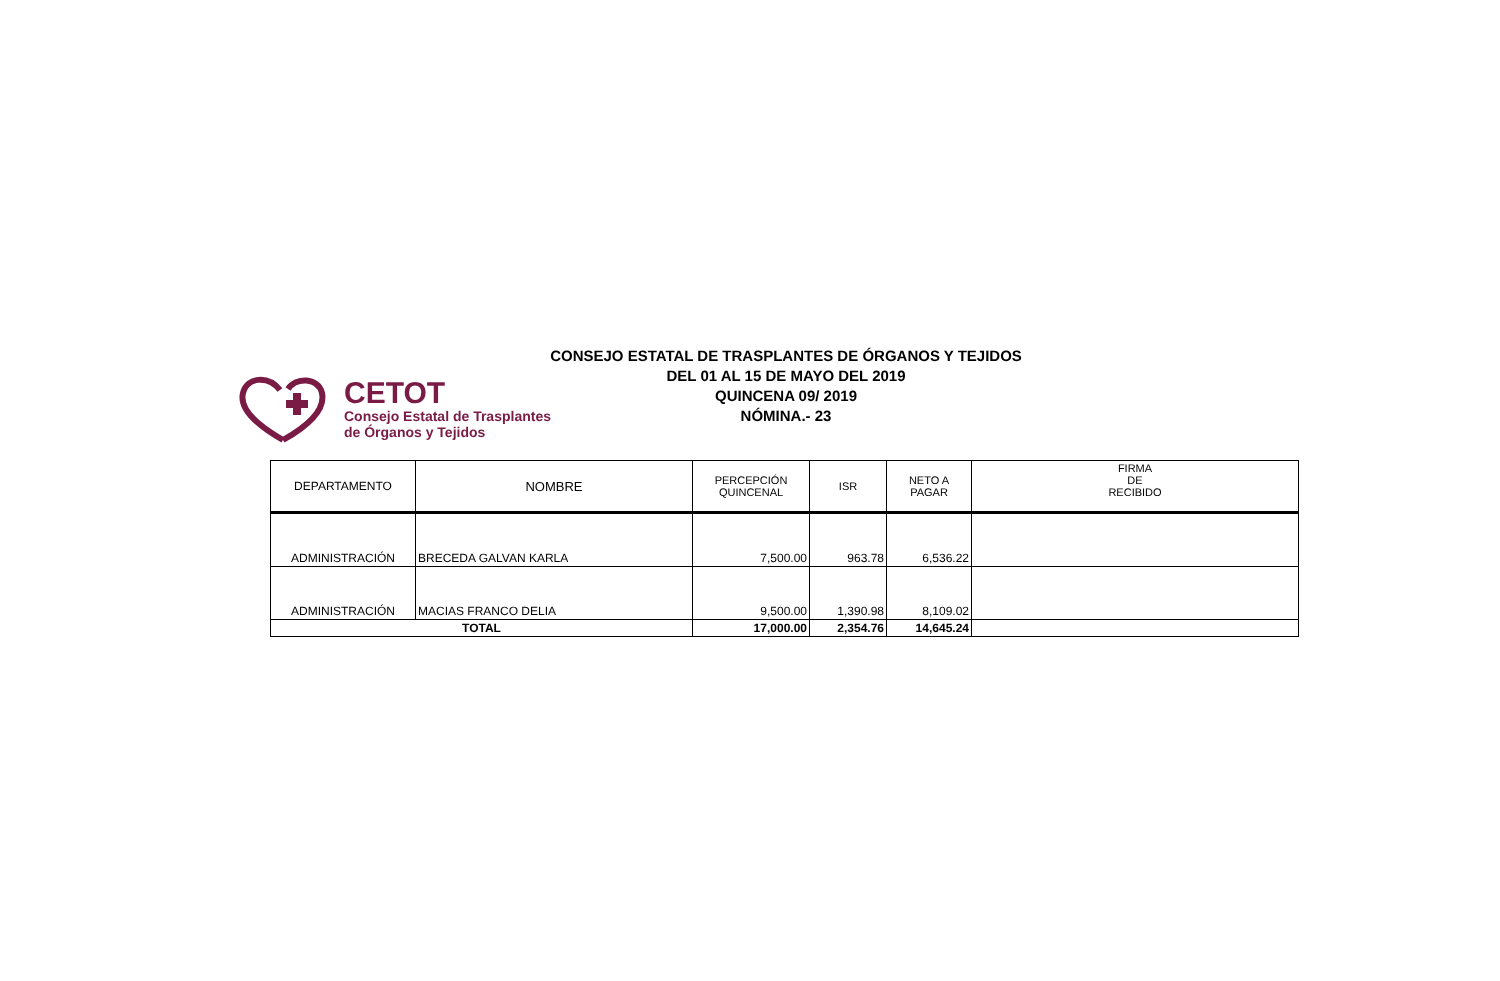CONSEJO ESTATAL DE TRASPLANTES DE ÓRGANOS Y TEJIDOS
DEL 01 AL 15 DE MAYO DEL 2019
QUINCENA 09/ 2019
NÓMINA.- 23
CETOT
Consejo Estatal de Trasplantes
de Órganos y Tejidos
| DEPARTAMENTO | NOMBRE | PERCEPCIÓN QUINCENAL | ISR | NETO A PAGAR | FIRMA DE RECIBIDO |
| --- | --- | --- | --- | --- | --- |
| ADMINISTRACIÓN | BRECEDA GALVAN KARLA | 7,500.00 | 963.78 | 6,536.22 | |
| ADMINISTRACIÓN | MACIAS FRANCO DELIA | 9,500.00 | 1,390.98 | 8,109.02 | |
| TOTAL | | 17,000.00 | 2,354.76 | 14,645.24 | |